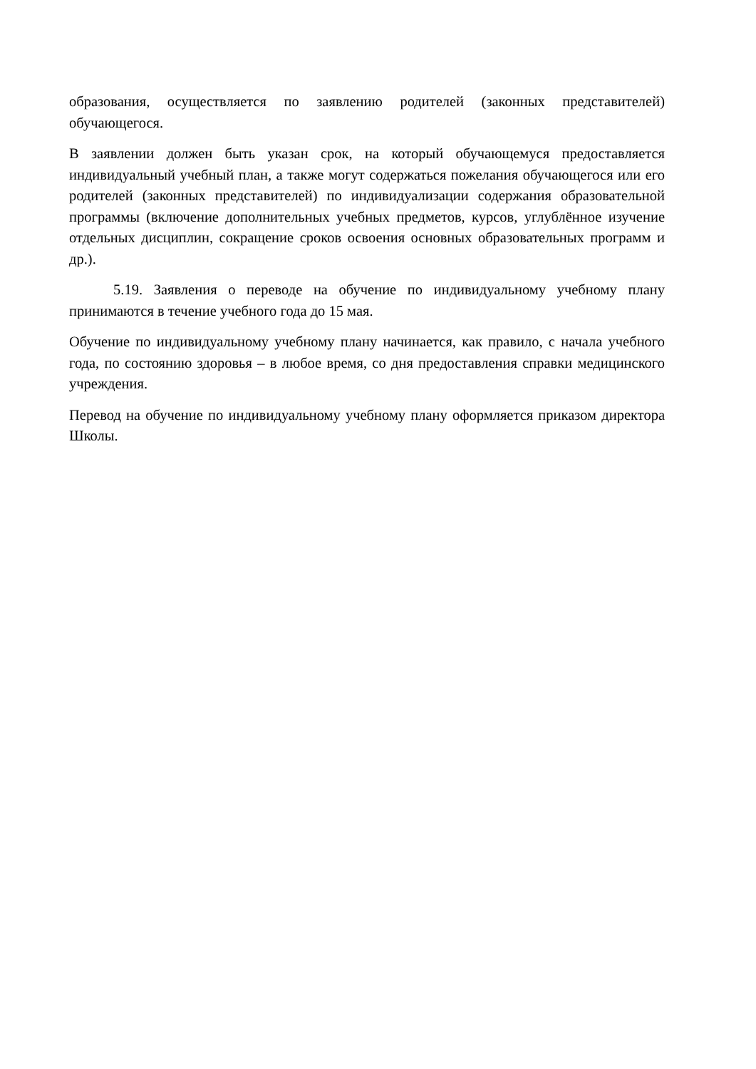образования, осуществляется по заявлению родителей (законных представителей) обучающегося.
В заявлении должен быть указан срок, на который обучающемуся предоставляется индивидуальный учебный план, а также могут содержаться пожелания обучающегося или его родителей (законных представителей) по индивидуализации содержания образовательной программы (включение дополнительных учебных предметов, курсов, углублённое изучение отдельных дисциплин, сокращение сроков освоения основных образовательных программ и др.).
5.19. Заявления о переводе на обучение по индивидуальному учебному плану принимаются в течение учебного года до 15 мая.
Обучение по индивидуальному учебному плану начинается, как правило, с начала учебного года, по состоянию здоровья – в любое время, со дня предоставления справки медицинского учреждения.
Перевод на обучение по индивидуальному учебному плану оформляется приказом директора Школы.